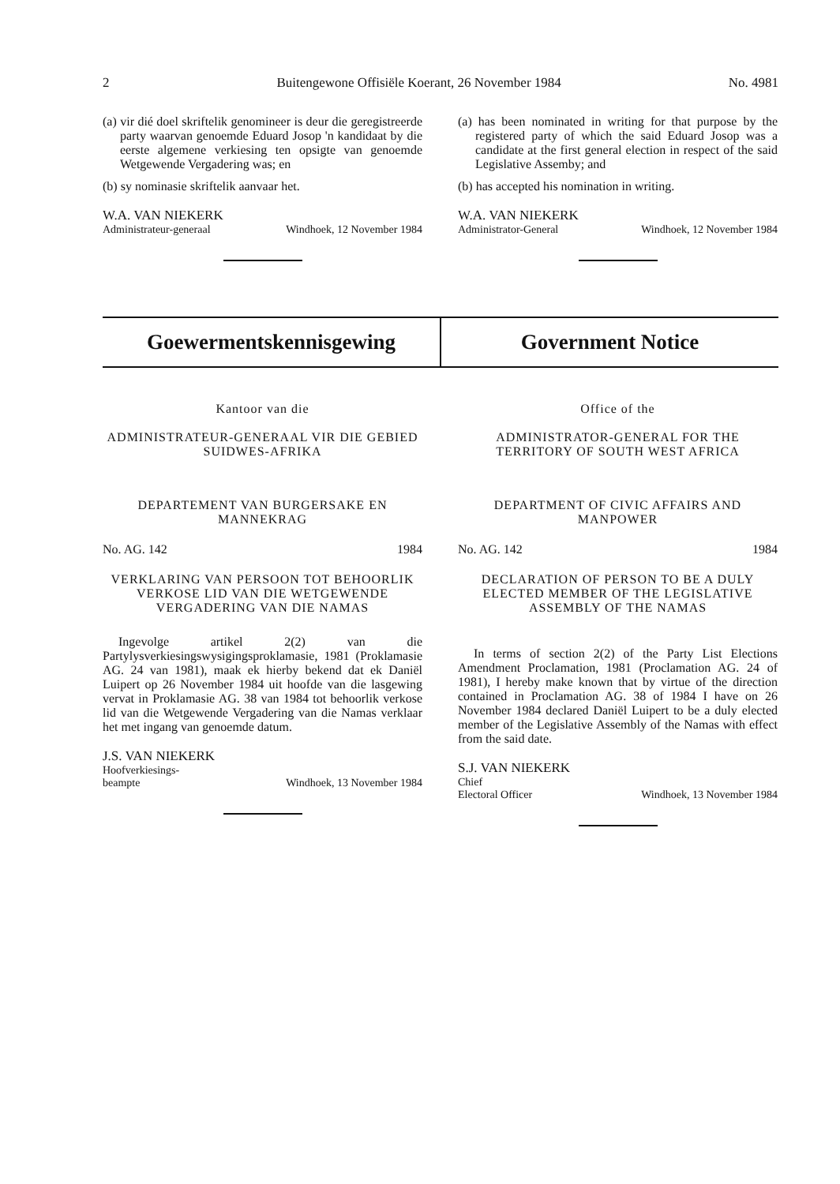2 Buitengewone Offisiële Koerant, 26 November 1984 No. 4981
(a) vir dié doel skriftelik genomineer is deur die geregistreerde party waarvan genoemde Eduard Josop 'n kandidaat by die eerste algemene verkiesing ten opsigte van genoemde Wetgewende Vergadering was; en
(b) sy nominasie skriftelik aanvaar het.
W.A. VAN NIEKERK
Administrateur-generaal Windhoek, 12 November 1984
(a) has been nominated in writing for that purpose by the registered party of which the said Eduard Josop was a candidate at the first general election in respect of the said Legislative Assemby; and
(b) has accepted his nomination in writing.
W.A. VAN NIEKERK
Administrator-General Windhoek, 12 November 1984
Goewermentskennisgewing Government Notice
Kantoor van die
ADMINISTRATEUR-GENERAAL VIR DIE GEBIED SUIDWES-AFRIKA
DEPARTEMENT VAN BURGERSAKE EN MANNEKRAG
No. AG. 142 1984
VERKLARING VAN PERSOON TOT BEHOORLIK VERKOSE LID VAN DIE WETGEWENDE VERGADERING VAN DIE NAMAS
Ingevolge artikel 2(2) van die Partylysverkiesingswysigingsproklamasie, 1981 (Proklamasie AG. 24 van 1981), maak ek hierby bekend dat ek Daniël Luipert op 26 November 1984 uit hoofde van die lasgewing vervat in Proklamasie AG. 38 van 1984 tot behoorlik verkose lid van die Wetgewende Vergadering van die Namas verklaar het met ingang van genoemde datum.
J.S. VAN NIEKERK
Hoofverkiesings-
beampte Windhoek, 13 November 1984
Office of the
ADMINISTRATOR-GENERAL FOR THE TERRITORY OF SOUTH WEST AFRICA
DEPARTMENT OF CIVIC AFFAIRS AND MANPOWER
No. AG. 142 1984
DECLARATION OF PERSON TO BE A DULY ELECTED MEMBER OF THE LEGISLATIVE ASSEMBLY OF THE NAMAS
In terms of section 2(2) of the Party List Elections Amendment Proclamation, 1981 (Proclamation AG. 24 of 1981), I hereby make known that by virtue of the direction contained in Proclamation AG. 38 of 1984 I have on 26 November 1984 declared Daniël Luipert to be a duly elected member of the Legislative Assembly of the Namas with effect from the said date.
S.J. VAN NIEKERK
Chief
Electoral Officer Windhoek, 13 November 1984